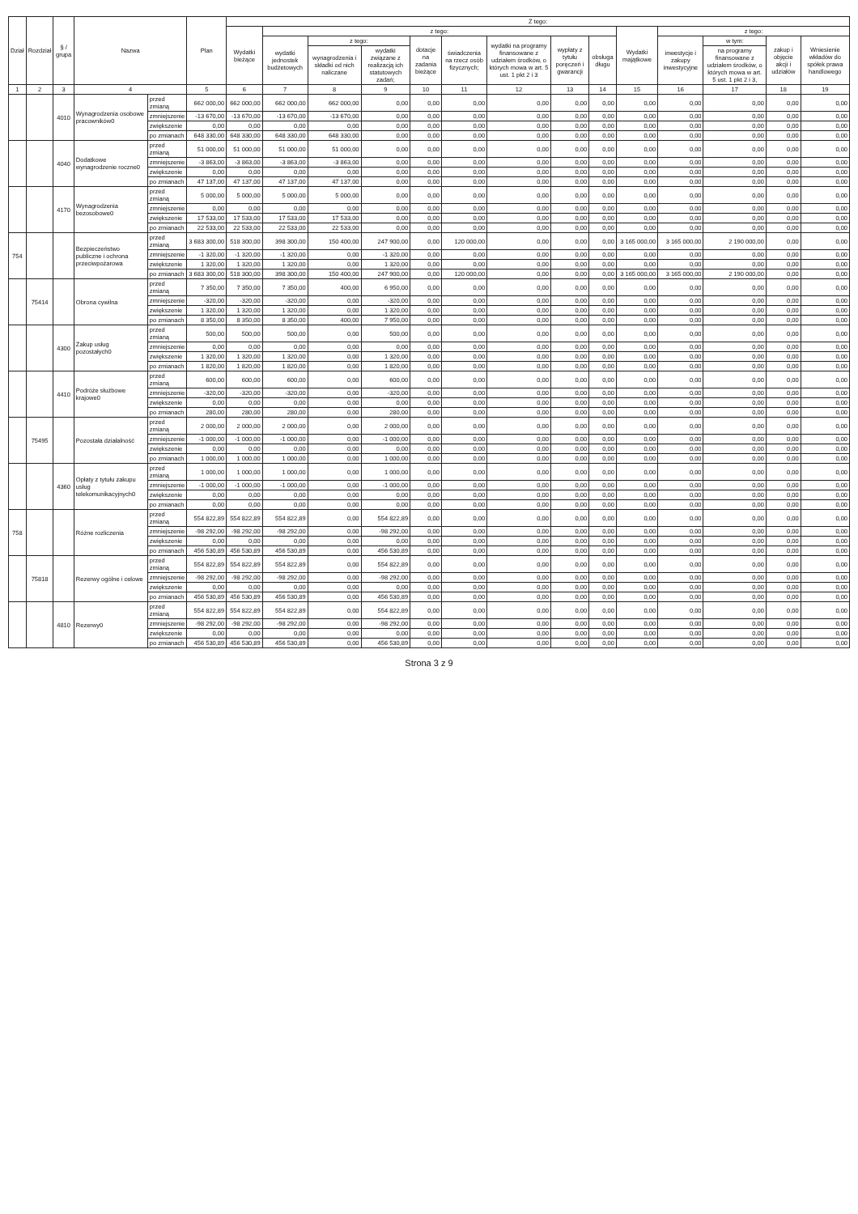| Dział | Rozdział | § / grupa | Nazwa | | Plan | Z tego: | | | | | | | | | | | | | |
| --- | --- | --- | --- | --- | --- | --- | --- | --- | --- | --- | --- | --- | --- | --- | --- | --- | --- | --- | --- |
| | | | | | | Wydatki bieżące | z tego: | | | | | | | | Wydatki majątkowe | z tego: | | | |
| | | | | | | | wydatki jednostek budżetowych | z tego: | | dotacje na zadania bieżące | świadczenia na rzecz osób fizycznych; | wydatki na programy finansowane z udziałem środków, o których mowa w art. 5 ust. 1 pkt 2 i 3 | wypłaty z tytułu poręczeń i gwarancji | obsługa długu | | inwestycje i zakupy inwestycyjne | w tym: | zakup i objęcie akcji i udziałów | Wniesienie wkładów do spółek prawa handlowego |
| | | | | | | | | wynagrodzenia i składki od nich naliczane | wydatki związane z realizacją ich statutowych zadań; | | | | | | | | na programy finansowane z udziałem środków, o których mowa w art. 5 ust. 1 pkt 2 i 3, | | |
| 1 | 2 | 3 | 4 | | 5 | 6 | 7 | 8 | 9 | 10 | 11 | 12 | 13 | 14 | 15 | 16 | 17 | 18 | 19 |
| | | 4010 | Wynagrodzenia osobowe pracowników0 | przed zmianą | 662 000,00 | 662 000,00 | 662 000,00 | 662 000,00 | 0,00 | 0,00 | 0,00 | 0,00 | 0,00 | 0,00 | 0,00 | 0,00 | 0,00 | 0,00 | 0,00 |
| | | | | zmniejszenie | -13 670,00 | -13 670,00 | -13 670,00 | -13 670,00 | 0,00 | 0,00 | 0,00 | 0,00 | 0,00 | 0,00 | 0,00 | 0,00 | 0,00 | 0,00 | 0,00 |
| | | | | zwiększenie | 0,00 | 0,00 | 0,00 | 0,00 | 0,00 | 0,00 | 0,00 | 0,00 | 0,00 | 0,00 | 0,00 | 0,00 | 0,00 | 0,00 | 0,00 |
| | | | | po zmianach | 648 330,00 | 648 330,00 | 648 330,00 | 648 330,00 | 0,00 | 0,00 | 0,00 | 0,00 | 0,00 | 0,00 | 0,00 | 0,00 | 0,00 | 0,00 | 0,00 |
| | | 4040 | Dodatkowe wynagrodzenie roczne0 | przed zmianą | 51 000,00 | 51 000,00 | 51 000,00 | 51 000,00 | 0,00 | 0,00 | 0,00 | 0,00 | 0,00 | 0,00 | 0,00 | 0,00 | 0,00 | 0,00 | 0,00 |
| | | | | zmniejszenie | -3 863,00 | -3 863,00 | -3 863,00 | -3 863,00 | 0,00 | 0,00 | 0,00 | 0,00 | 0,00 | 0,00 | 0,00 | 0,00 | 0,00 | 0,00 | 0,00 |
| | | | | zwiększenie | 0,00 | 0,00 | 0,00 | 0,00 | 0,00 | 0,00 | 0,00 | 0,00 | 0,00 | 0,00 | 0,00 | 0,00 | 0,00 | 0,00 | 0,00 |
| | | | | po zmianach | 47 137,00 | 47 137,00 | 47 137,00 | 47 137,00 | 0,00 | 0,00 | 0,00 | 0,00 | 0,00 | 0,00 | 0,00 | 0,00 | 0,00 | 0,00 | 0,00 |
| | | 4170 | Wynagrodzenia bezosobowe0 | przed zmianą | 5 000,00 | 5 000,00 | 5 000,00 | 5 000,00 | 0,00 | 0,00 | 0,00 | 0,00 | 0,00 | 0,00 | 0,00 | 0,00 | 0,00 | 0,00 | 0,00 |
| | | | | zmniejszenie | 0,00 | 0,00 | 0,00 | 0,00 | 0,00 | 0,00 | 0,00 | 0,00 | 0,00 | 0,00 | 0,00 | 0,00 | 0,00 | 0,00 | 0,00 |
| | | | | zwiększenie | 17 533,00 | 17 533,00 | 17 533,00 | 17 533,00 | 0,00 | 0,00 | 0,00 | 0,00 | 0,00 | 0,00 | 0,00 | 0,00 | 0,00 | 0,00 | 0,00 |
| | | | | po zmianach | 22 533,00 | 22 533,00 | 22 533,00 | 22 533,00 | 0,00 | 0,00 | 0,00 | 0,00 | 0,00 | 0,00 | 0,00 | 0,00 | 0,00 | 0,00 | 0,00 |
| 754 | | | Bezpieczeństwo publiczne i ochrona przeciwpożarowa | przed zmianą | 3 683 300,00 | 518 300,00 | 398 300,00 | 150 400,00 | 247 900,00 | 0,00 | 120 000,00 | 0,00 | 0,00 | 0,00 | 3 165 000,00 | 3 165 000,00 | 2 190 000,00 | 0,00 | 0,00 |
| | | | | zmniejszenie | -1 320,00 | -1 320,00 | -1 320,00 | 0,00 | -1 320,00 | 0,00 | 0,00 | 0,00 | 0,00 | 0,00 | 0,00 | 0,00 | 0,00 | 0,00 | 0,00 |
| | | | | zwiększenie | 1 320,00 | 1 320,00 | 1 320,00 | 0,00 | 1 320,00 | 0,00 | 0,00 | 0,00 | 0,00 | 0,00 | 0,00 | 0,00 | 0,00 | 0,00 | 0,00 |
| | | | | po zmianach | 3 683 300,00 | 518 300,00 | 398 300,00 | 150 400,00 | 247 900,00 | 0,00 | 120 000,00 | 0,00 | 0,00 | 0,00 | 3 165 000,00 | 3 165 000,00 | 2 190 000,00 | 0,00 | 0,00 |
| | 75414 | | Obrona cywilna | przed zmianą | 7 350,00 | 7 350,00 | 7 350,00 | 400,00 | 6 950,00 | 0,00 | 0,00 | 0,00 | 0,00 | 0,00 | 0,00 | 0,00 | 0,00 | 0,00 | 0,00 |
| | | | | zmniejszenie | -320,00 | -320,00 | -320,00 | 0,00 | -320,00 | 0,00 | 0,00 | 0,00 | 0,00 | 0,00 | 0,00 | 0,00 | 0,00 | 0,00 | 0,00 |
| | | | | zwiększenie | 1 320,00 | 1 320,00 | 1 320,00 | 0,00 | 1 320,00 | 0,00 | 0,00 | 0,00 | 0,00 | 0,00 | 0,00 | 0,00 | 0,00 | 0,00 | 0,00 |
| | | | | po zmianach | 8 350,00 | 8 350,00 | 8 350,00 | 400,00 | 7 950,00 | 0,00 | 0,00 | 0,00 | 0,00 | 0,00 | 0,00 | 0,00 | 0,00 | 0,00 | 0,00 |
| | | 4300 | Zakup usług pozostałych0 | przed zmianą | 500,00 | 500,00 | 500,00 | 0,00 | 500,00 | 0,00 | 0,00 | 0,00 | 0,00 | 0,00 | 0,00 | 0,00 | 0,00 | 0,00 | 0,00 |
| | | | | zmniejszenie | 0,00 | 0,00 | 0,00 | 0,00 | 0,00 | 0,00 | 0,00 | 0,00 | 0,00 | 0,00 | 0,00 | 0,00 | 0,00 | 0,00 | 0,00 |
| | | | | zwiększenie | 1 320,00 | 1 320,00 | 1 320,00 | 0,00 | 1 320,00 | 0,00 | 0,00 | 0,00 | 0,00 | 0,00 | 0,00 | 0,00 | 0,00 | 0,00 | 0,00 |
| | | | | po zmianach | 1 820,00 | 1 820,00 | 1 820,00 | 0,00 | 1 820,00 | 0,00 | 0,00 | 0,00 | 0,00 | 0,00 | 0,00 | 0,00 | 0,00 | 0,00 | 0,00 |
| | | 4410 | Podróże służbowe krajowe0 | przed zmianą | 600,00 | 600,00 | 600,00 | 0,00 | 600,00 | 0,00 | 0,00 | 0,00 | 0,00 | 0,00 | 0,00 | 0,00 | 0,00 | 0,00 | 0,00 |
| | | | | zmniejszenie | -320,00 | -320,00 | -320,00 | 0,00 | -320,00 | 0,00 | 0,00 | 0,00 | 0,00 | 0,00 | 0,00 | 0,00 | 0,00 | 0,00 | 0,00 |
| | | | | zwiększenie | 0,00 | 0,00 | 0,00 | 0,00 | 0,00 | 0,00 | 0,00 | 0,00 | 0,00 | 0,00 | 0,00 | 0,00 | 0,00 | 0,00 | 0,00 |
| | | | | po zmianach | 280,00 | 280,00 | 280,00 | 0,00 | 280,00 | 0,00 | 0,00 | 0,00 | 0,00 | 0,00 | 0,00 | 0,00 | 0,00 | 0,00 | 0,00 |
| | 75495 | | Pozostała działalność | przed zmianą | 2 000,00 | 2 000,00 | 2 000,00 | 0,00 | 2 000,00 | 0,00 | 0,00 | 0,00 | 0,00 | 0,00 | 0,00 | 0,00 | 0,00 | 0,00 | 0,00 |
| | | | | zmniejszenie | -1 000,00 | -1 000,00 | -1 000,00 | 0,00 | -1 000,00 | 0,00 | 0,00 | 0,00 | 0,00 | 0,00 | 0,00 | 0,00 | 0,00 | 0,00 | 0,00 |
| | | | | zwiększenie | 0,00 | 0,00 | 0,00 | 0,00 | 0,00 | 0,00 | 0,00 | 0,00 | 0,00 | 0,00 | 0,00 | 0,00 | 0,00 | 0,00 | 0,00 |
| | | | | po zmianach | 1 000,00 | 1 000,00 | 1 000,00 | 0,00 | 1 000,00 | 0,00 | 0,00 | 0,00 | 0,00 | 0,00 | 0,00 | 0,00 | 0,00 | 0,00 | 0,00 |
| | | 4360 | Opłaty z tytułu zakupu usług telekomunikacyjnych0 | przed zmianą | 1 000,00 | 1 000,00 | 1 000,00 | 0,00 | 1 000,00 | 0,00 | 0,00 | 0,00 | 0,00 | 0,00 | 0,00 | 0,00 | 0,00 | 0,00 | 0,00 |
| | | | | zmniejszenie | -1 000,00 | -1 000,00 | -1 000,00 | 0,00 | -1 000,00 | 0,00 | 0,00 | 0,00 | 0,00 | 0,00 | 0,00 | 0,00 | 0,00 | 0,00 | 0,00 |
| | | | | zwiększenie | 0,00 | 0,00 | 0,00 | 0,00 | 0,00 | 0,00 | 0,00 | 0,00 | 0,00 | 0,00 | 0,00 | 0,00 | 0,00 | 0,00 | 0,00 |
| | | | | po zmianach | 0,00 | 0,00 | 0,00 | 0,00 | 0,00 | 0,00 | 0,00 | 0,00 | 0,00 | 0,00 | 0,00 | 0,00 | 0,00 | 0,00 | 0,00 |
| 758 | | | Różne rozliczenia | przed zmianą | 554 822,89 | 554 822,89 | 554 822,89 | 0,00 | 554 822,89 | 0,00 | 0,00 | 0,00 | 0,00 | 0,00 | 0,00 | 0,00 | 0,00 | 0,00 | 0,00 |
| | | | | zmniejszenie | -98 292,00 | -98 292,00 | -98 292,00 | 0,00 | -98 292,00 | 0,00 | 0,00 | 0,00 | 0,00 | 0,00 | 0,00 | 0,00 | 0,00 | 0,00 | 0,00 |
| | | | | zwiększenie | 0,00 | 0,00 | 0,00 | 0,00 | 0,00 | 0,00 | 0,00 | 0,00 | 0,00 | 0,00 | 0,00 | 0,00 | 0,00 | 0,00 | 0,00 |
| | | | | po zmianach | 456 530,89 | 456 530,89 | 456 530,89 | 0,00 | 456 530,89 | 0,00 | 0,00 | 0,00 | 0,00 | 0,00 | 0,00 | 0,00 | 0,00 | 0,00 | 0,00 |
| | 75818 | | Rezerwy ogólne i celowe | przed zmianą | 554 822,89 | 554 822,89 | 554 822,89 | 0,00 | 554 822,89 | 0,00 | 0,00 | 0,00 | 0,00 | 0,00 | 0,00 | 0,00 | 0,00 | 0,00 | 0,00 |
| | | | | zmniejszenie | -98 292,00 | -98 292,00 | -98 292,00 | 0,00 | -98 292,00 | 0,00 | 0,00 | 0,00 | 0,00 | 0,00 | 0,00 | 0,00 | 0,00 | 0,00 | 0,00 |
| | | | | zwiększenie | 0,00 | 0,00 | 0,00 | 0,00 | 0,00 | 0,00 | 0,00 | 0,00 | 0,00 | 0,00 | 0,00 | 0,00 | 0,00 | 0,00 | 0,00 |
| | | | | po zmianach | 456 530,89 | 456 530,89 | 456 530,89 | 0,00 | 456 530,89 | 0,00 | 0,00 | 0,00 | 0,00 | 0,00 | 0,00 | 0,00 | 0,00 | 0,00 | 0,00 |
| | | 4810 | Rezerwy0 | przed zmianą | 554 822,89 | 554 822,89 | 554 822,89 | 0,00 | 554 822,89 | 0,00 | 0,00 | 0,00 | 0,00 | 0,00 | 0,00 | 0,00 | 0,00 | 0,00 | 0,00 |
| | | | | zmniejszenie | -98 292,00 | -98 292,00 | -98 292,00 | 0,00 | -98 292,00 | 0,00 | 0,00 | 0,00 | 0,00 | 0,00 | 0,00 | 0,00 | 0,00 | 0,00 | 0,00 |
| | | | | zwiększenie | 0,00 | 0,00 | 0,00 | 0,00 | 0,00 | 0,00 | 0,00 | 0,00 | 0,00 | 0,00 | 0,00 | 0,00 | 0,00 | 0,00 | 0,00 |
| | | | | po zmianach | 456 530,89 | 456 530,89 | 456 530,89 | 0,00 | 456 530,89 | 0,00 | 0,00 | 0,00 | 0,00 | 0,00 | 0,00 | 0,00 | 0,00 | 0,00 | 0,00 |
Strona 3 z 9